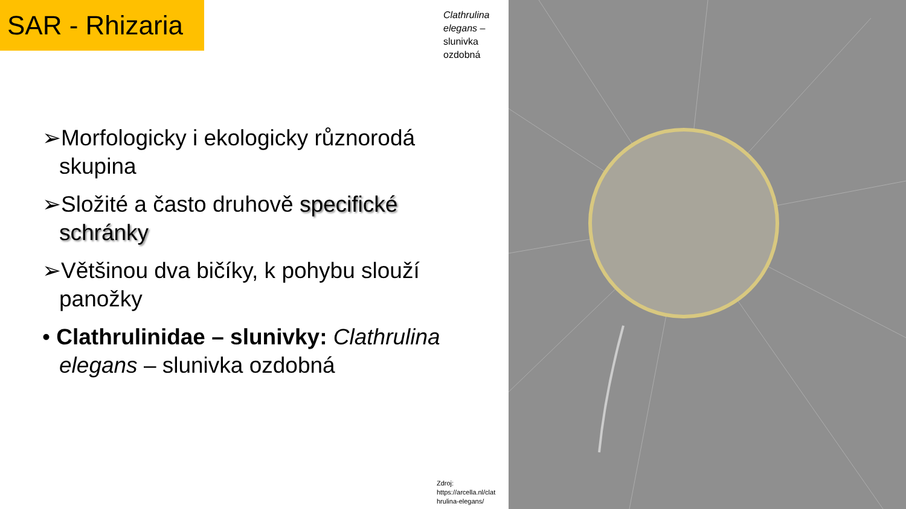SAR - Rhizaria
Clathrulina
elegans –
slunivka
ozdobná
➢Morfologicky i ekologicky různorodá skupina
➢Složité a často druhově specifické schránky
➢Většinou dva bičíky, k pohybu slouží panožky
• Clathrulinidae – slunivky: Clathrulina elegans – slunivka ozdobná
Zdroj:
https://arcella.nl/clat
hrulina-elegans/